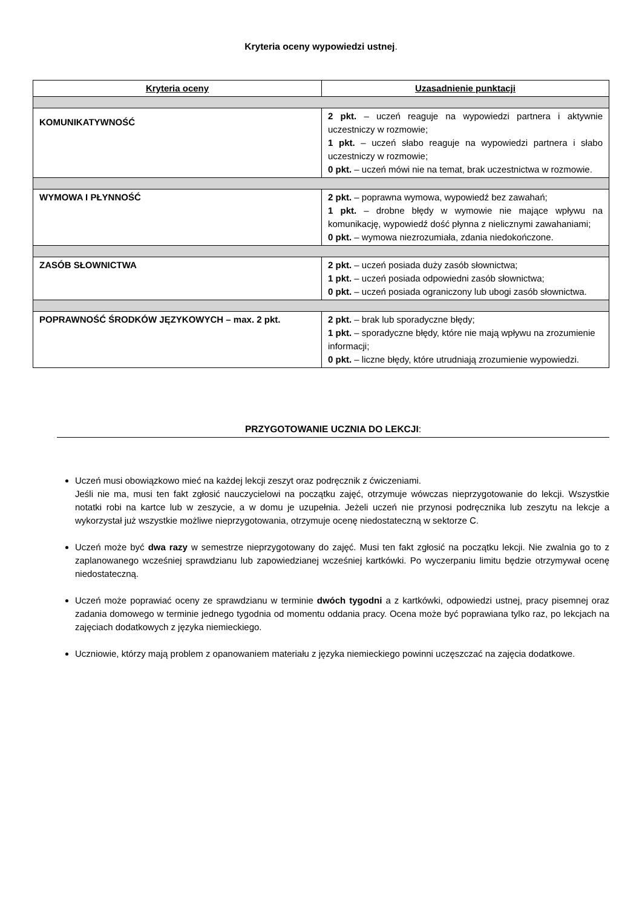Kryteria oceny wypowiedzi ustnej.
| Kryteria oceny | Uzasadnienie punktacji |
| --- | --- |
| KOMUNIKATYWNOŚĆ | 2 pkt. – uczeń reaguje na wypowiedzi partnera i aktywnie uczestniczy w rozmowie; 1 pkt. – uczeń słabo reaguje na wypowiedzi partnera i słabo uczestniczy w rozmowie; 0 pkt. – uczeń mówi nie na temat, brak uczestnictwa w rozmowie. |
| WYMOWA I PŁYNNOŚĆ | 2 pkt. – poprawna wymowa, wypowiedź bez zawahań; 1 pkt. – drobne błędy w wymowie nie mające wpływu na komunikację, wypowiedź dość płynna z nielicznymi zawahaniami; 0 pkt. – wymowa niezrozumiała, zdania niedokończone. |
| ZASÓB SŁOWNICTWA | 2 pkt. – uczeń posiada duży zasób słownictwa; 1 pkt. – uczeń posiada odpowiedni zasób słownictwa; 0 pkt. – uczeń posiada ograniczony lub ubogi zasób słownictwa. |
| POPRAWNOŚĆ ŚRODKÓW JĘZYKOWYCH – max. 2 pkt. | 2 pkt. – brak lub sporadyczne błędy; 1 pkt. – sporadyczne błędy, które nie mają wpływu na zrozumienie informacji; 0 pkt. – liczne błędy, które utrudniają zrozumienie wypowiedzi. |
PRZYGOTOWANIE UCZNIA DO LEKCJI:
Uczeń musi obowiązkowo mieć na każdej lekcji zeszyt oraz podręcznik z ćwiczeniami.
Jeśli nie ma, musi ten fakt zgłosić nauczycielowi na początku zajęć, otrzymuje wówczas nieprzygotowanie do lekcji. Wszystkie notatki robi na kartce lub w zeszycie, a w domu je uzupełnia. Jeżeli uczeń nie przynosi podręcznika lub zeszytu na lekcje a wykorzystał już wszystkie możliwe nieprzygotowania, otrzymuje ocenę niedostateczną w sektorze C.
Uczeń może być dwa razy w semestrze nieprzygotowany do zajęć. Musi ten fakt zgłosić na początku lekcji. Nie zwalnia go to z zaplanowanego wcześniej sprawdzianu lub zapowiedzianej wcześniej kartkówki. Po wyczerpaniu limitu będzie otrzymywał ocenę niedostateczną.
Uczeń może poprawiać oceny ze sprawdzianu w terminie dwóch tygodni a z kartkówki, odpowiedzi ustnej, pracy pisemnej oraz zadania domowego w terminie jednego tygodnia od momentu oddania pracy. Ocena może być poprawiana tylko raz, po lekcjach na zajęciach dodatkowych z języka niemieckiego.
Uczniowie, którzy mają problem z opanowaniem materiału z języka niemieckiego powinni uczęszczać na zajęcia dodatkowe.